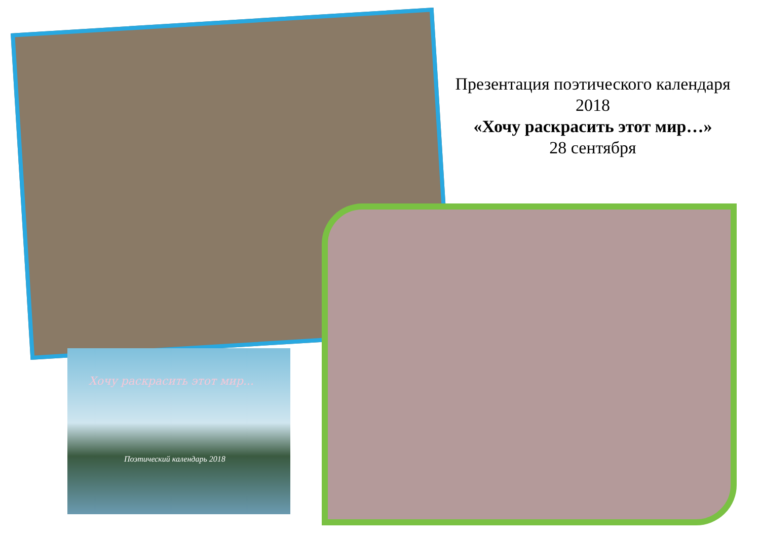Презентация поэтического календаря 2018
«Хочу раскрасить этот мир…»
28 сентября
Хочу раскрасить этот мир...
Поэтический календарь 2018